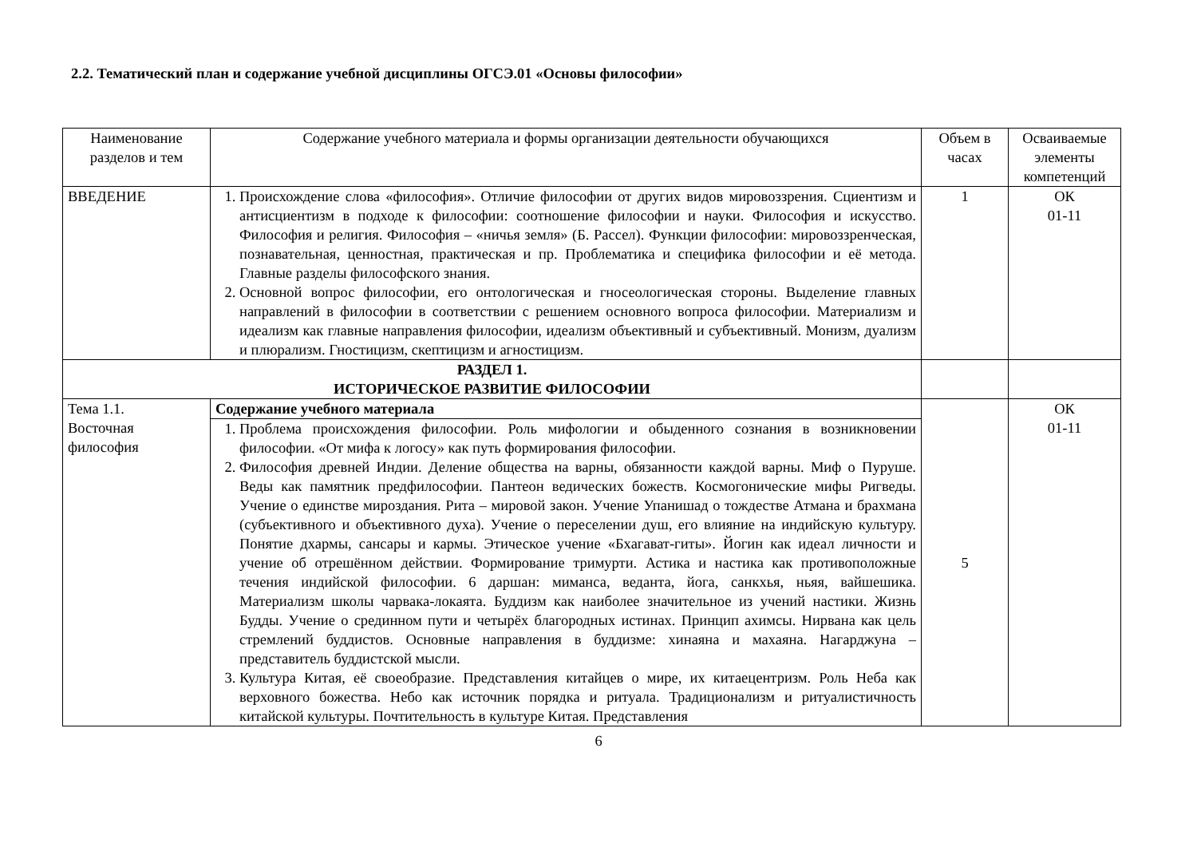2.2. Тематический план и содержание учебной дисциплины ОГСЭ.01 «Основы философии»
| Наименование разделов и тем | Содержание учебного материала и формы организации деятельности обучающихся | Объем в часах | Осваиваемые элементы компетенций |
| --- | --- | --- | --- |
| ВВЕДЕНИЕ | 1. Происхождение слова «философия». Отличие философии от других видов мировоззрения. Сциентизм и антисциентизм в подходе к философии: соотношение философии и науки. Философия и искусство. Философия и религия. Философия – «ничья земля» (Б. Рассел). Функции философии: мировоззренческая, познавательная, ценностная, практическая и пр. Проблематика и специфика философии и её метода. Главные разделы философского знания. 2. Основной вопрос философии, его онтологическая и гносеологическая стороны. Выделение главных направлений в философии в соответствии с решением основного вопроса философии. Материализм и идеализм как главные направления философии, идеализм объективный и субъективный. Монизм, дуализм и плюрализм. Гностицизм, скептицизм и агностицизм. | 1 | ОК 01-11 |
| РАЗДЕЛ 1. ИСТОРИЧЕСКОЕ РАЗВИТИЕ ФИЛОСОФИИ | | | |
| Тема 1.1. Восточная философия | Содержание учебного материала | 5 | ОК 01-11 |
| | 1. Проблема происхождения философии. Роль мифологии и обыденного сознания в возникновении философии. «От мифа к логосу» как путь формирования философии. 2. Философия древней Индии. Деление общества на варны, обязанности каждой варны. Миф о Пуруше. Веды как памятник предфилософии. Пантеон ведических божеств. Космогонические мифы Ригведы. Учение о единстве мироздания. Рита – мировой закон. Учение Упанишад о тождестве Атмана и брахмана (субъективного и объективного духа). Учение о переселении душ, его влияние на индийскую культуру. Понятие дхармы, сансары и кармы. Этическое учение «Бхагават-гиты». Йогин как идеал личности и учение об отрешённом действии. Формирование тримурти. Астика и настика как противоположные течения индийской философии. 6 даршан: миманса, веданта, йога, санкхья, ньяя, вайшешика. Материализм школы чарвака-локаята. Буддизм как наиболее значительное из учений настики. Жизнь Будды. Учение о срединном пути и четырёх благородных истинах. Принцип ахимсы. Нирвана как цель стремлений буддистов. Основные направления в буддизме: хинаяна и махаяна. Нагарджуна – представитель буддистской мысли. 3. Культура Китая, её своеобразие. Представления китайцев о мире, их китаецентризм. Роль Неба как верховного божества. Небо как источник порядка и ритуала. Традиционализм и ритуалистичность китайской культуры. Почтительность в культуре Китая. Представления | | |
6